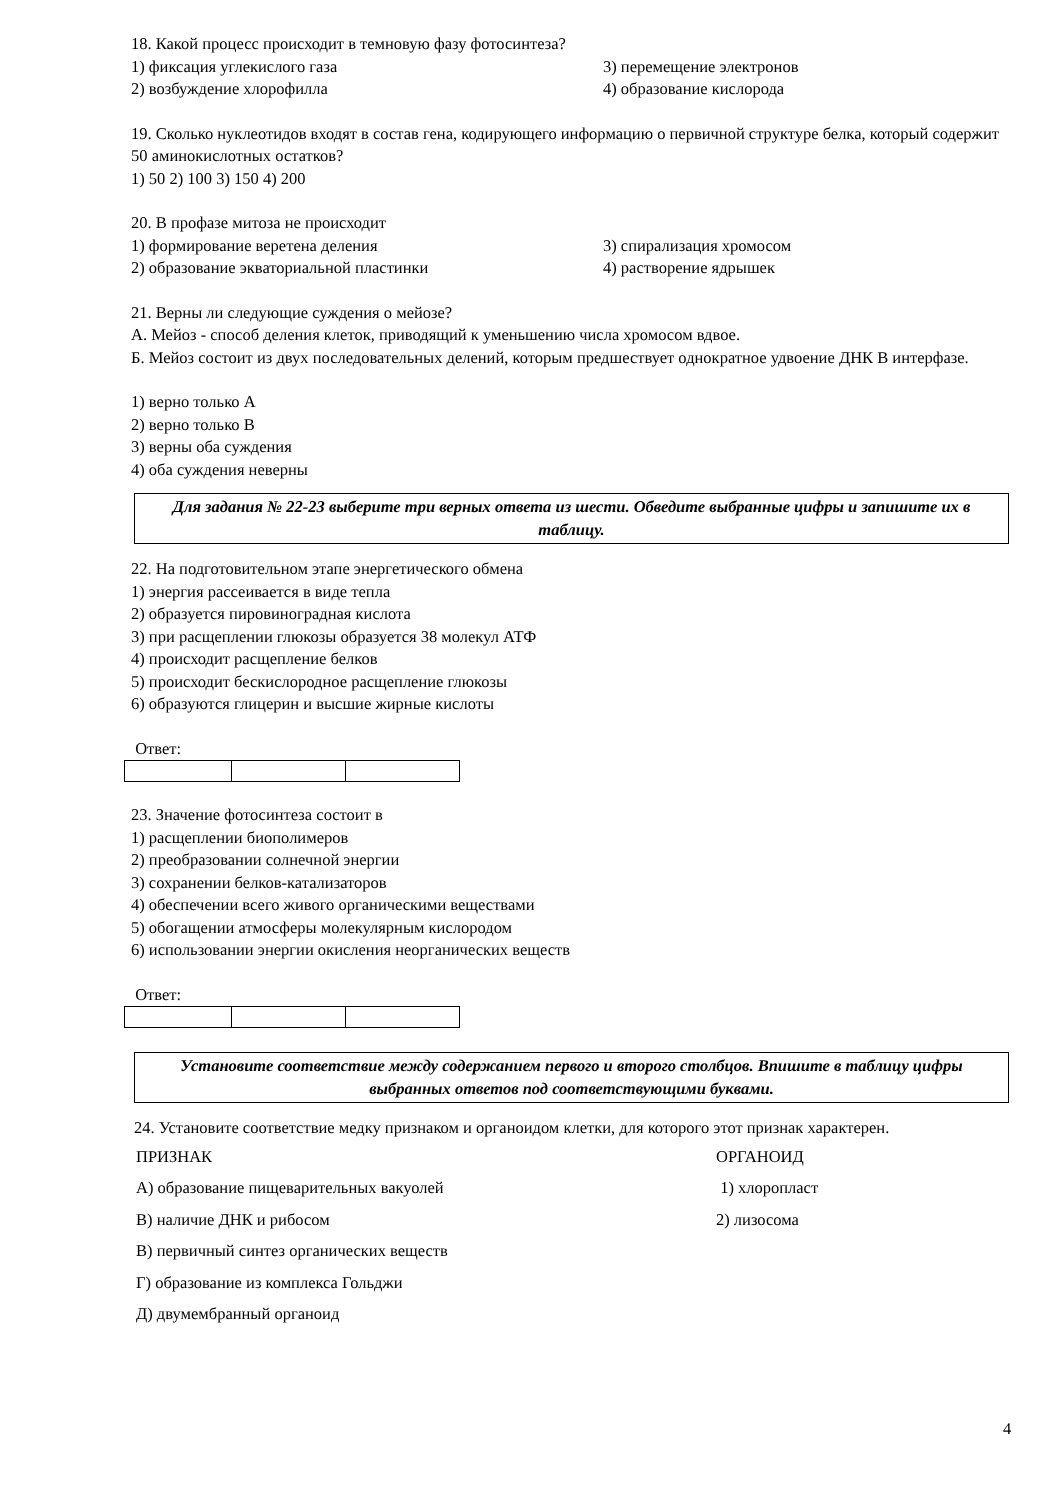18. Какой процесс происходит в темновую фазу фотосинтеза?
1) фиксация углекислого газа 3) перемещение электронов
2) возбуждение хлорофилла 4) образование кислорода
19. Сколько нуклеотидов входят в состав гена, кодирующего информацию о первичной структуре белка, который содержит 50 аминокислотных остатков?
1) 50 2) 100 3) 150 4) 200
20. В профазе митоза не происходит
1) формирование веретена деления 3) спирализация хромосом
2) образование экваториальной пластинки 4) растворение ядрышек
21. Верны ли следующие суждения о мейозе?
А. Мейоз - способ деления клеток, приводящий к уменьшению числа хромосом вдвое.
Б. Мейоз состоит из двух последовательных делений, которым предшествует однократное удвоение ДНК В интерфазе.
1) верно только А
2) верно только В
3) верны оба суждения
4) оба суждения неверны
Для задания № 22-23 выберите три верных ответа из шести. Обведите выбранные цифры и запишите их в таблицу.
22. На подготовительном этапе энергетического обмена
1) энергия рассеивается в виде тепла
2) образуется пировиноградная кислота
3) при расщеплении глюкозы образуется 38 молекул АТФ
4) происходит расщепление белков
5) происходит бескислородное расщепление глюкозы
6) образуются глицерин и высшие жирные кислоты
Ответ:
23. Значение фотосинтеза состоит в
1) расщеплении биополимеров
2) преобразовании солнечной энергии
3) сохранении белков-катализаторов
4) обеспечении всего живого органическими веществами
5) обогащении атмосферы молекулярным кислородом
6) использовании энергии окисления неорганических веществ
Ответ:
Установите соответствие между содержанием первого и второго столбцов. Впишите в таблицу цифры выбранных ответов под соответствующими буквами.
24. Установите соответствие медку признаком и органоидом клетки, для которого этот признак характерен.
ПРИЗНАК ОРГАНОИД
А) образование пищеварительных вакуолей 1) хлоропласт
В) наличие ДНК и рибосом 2) лизосома
В) первичный синтез органических веществ
Г) образование из комплекса Гольджи
Д) двумембранный органоид
4